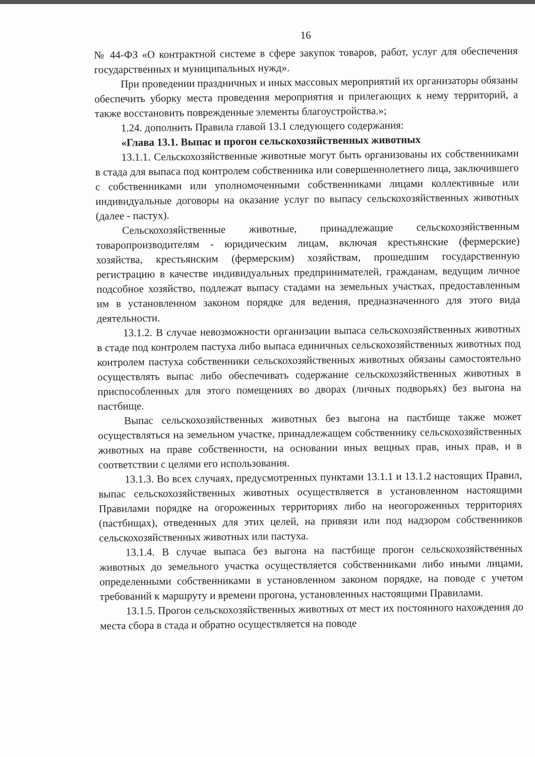16
№ 44-ФЗ «О контрактной системе в сфере закупок товаров, работ, услуг для обеспечения государственных и муниципальных нужд».
При проведении праздничных и иных массовых мероприятий их организаторы обязаны обеспечить уборку места проведения мероприятия и прилегающих к нему территорий, а также восстановить поврежденные элементы благоустройства.»;
1.24. дополнить Правила главой 13.1 следующего содержания:
«Глава 13.1. Выпас и прогон сельскохозяйственных животных
13.1.1. Сельскохозяйственные животные могут быть организованы их собственниками в стада для выпаса под контролем собственника или совершеннолетнего лица, заключившего с собственниками или уполномоченными собственниками лицами коллективные или индивидуальные договоры на оказание услуг по выпасу сельскохозяйственных животных (далее - пастух).
Сельскохозяйственные животные, принадлежащие сельскохозяйственным товаропроизводителям - юридическим лицам, включая крестьянские (фермерские) хозяйства, крестьянским (фермерским) хозяйствам, прошедшим государственную регистрацию в качестве индивидуальных предпринимателей, гражданам, ведущим личное подсобное хозяйство, подлежат выпасу стадами на земельных участках, предоставленным им в установленном законом порядке для ведения, предназначенного для этого вида деятельности.
13.1.2. В случае невозможности организации выпаса сельскохозяйственных животных в стаде под контролем пастуха либо выпаса единичных сельскохозяйственных животных под контролем пастуха собственники сельскохозяйственных животных обязаны самостоятельно осуществлять выпас либо обеспечивать содержание сельскохозяйственных животных в приспособленных для этого помещениях во дворах (личных подворьях) без выгона на пастбище.
Выпас сельскохозяйственных животных без выгона на пастбище также может осуществляться на земельном участке, принадлежащем собственнику сельскохозяйственных животных на праве собственности, на основании иных вещных прав, иных прав, и в соответствии с целями его использования.
13.1.3. Во всех случаях, предусмотренных пунктами 13.1.1 и 13.1.2 настоящих Правил, выпас сельскохозяйственных животных осуществляется в установленном настоящими Правилами порядке на огороженных территориях либо на неогороженных территориях (пастбищах), отведенных для этих целей, на привязи или под надзором собственников сельскохозяйственных животных или пастуха.
13.1.4. В случае выпаса без выгона на пастбище прогон сельскохозяйственных животных до земельного участка осуществляется собственниками либо иными лицами, определенными собственниками в установленном законом порядке, на поводе с учетом требований к маршруту и времени прогона, установленных настоящими Правилами.
13.1.5. Прогон сельскохозяйственных животных от мест их постоянного нахождения до места сбора в стада и обратно осуществляется на поводе